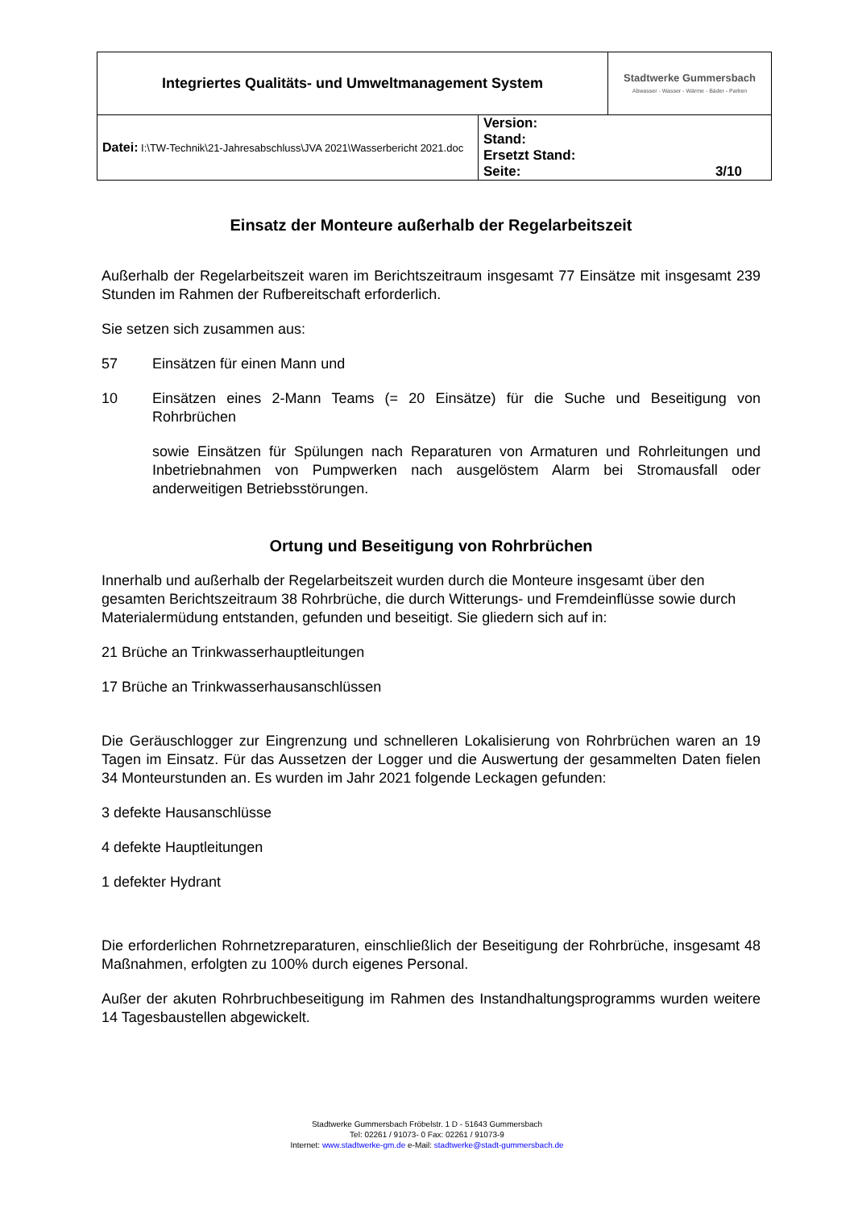| Integriertes Qualitäts- und Umweltmanagement System | | Stadtwerke Gummersbach Abwasser - Wasser - Wärme - Bäder - Parken |
| Datei: I:\TW-Technik\21-Jahresabschluss\JVA 2021\Wasserbericht 2021.doc | Version: Stand: Ersetzt Stand: Seite: 3/10 | |
Einsatz der Monteure außerhalb der Regelarbeitszeit
Außerhalb der Regelarbeitszeit waren im Berichtszeitraum insgesamt 77 Einsätze mit insgesamt 239 Stunden im Rahmen der Rufbereitschaft erforderlich.
Sie setzen sich zusammen aus:
57 Einsätzen für einen Mann und
10 Einsätzen eines 2-Mann Teams (= 20 Einsätze) für die Suche und Beseitigung von Rohrbrüchen
sowie Einsätzen für Spülungen nach Reparaturen von Armaturen und Rohrleitungen und Inbetriebnahmen von Pumpwerken nach ausgelöstem Alarm bei Stromausfall oder anderweitigen Betriebsstörungen.
Ortung und Beseitigung von Rohrbrüchen
Innerhalb und außerhalb der Regelarbeitszeit wurden durch die Monteure insgesamt über den gesamten Berichtszeitraum 38 Rohrbrüche, die durch Witterungs- und Fremdeinflüsse sowie durch Materialermüdung entstanden, gefunden und beseitigt. Sie gliedern sich auf in:
21 Brüche an Trinkwasserhauptleitungen
17 Brüche an Trinkwasserhausanschlüssen
Die Geräuschlogger zur Eingrenzung und schnelleren Lokalisierung von Rohrbrüchen waren an 19 Tagen im Einsatz. Für das Aussetzen der Logger und die Auswertung der gesammelten Daten fielen 34 Monteurstunden an. Es wurden im Jahr 2021 folgende Leckagen gefunden:
3 defekte Hausanschlüsse
4 defekte Hauptleitungen
1 defekter Hydrant
Die erforderlichen Rohrnetzreparaturen, einschließlich der Beseitigung der Rohrbrüche, insgesamt 48 Maßnahmen, erfolgten zu 100% durch eigenes Personal.
Außer der akuten Rohrbruchbeseitigung im Rahmen des Instandhaltungsprogramms wurden weitere 14 Tagesbaustellen abgewickelt.
Stadtwerke Gummersbach Fröbelstr. 1 D - 51643 Gummersbach
Tel: 02261 / 91073- 0 Fax: 02261 / 91073-9
Internet: www.stadtwerke-gm.de e-Mail: stadtwerke@stadt-gummersbach.de